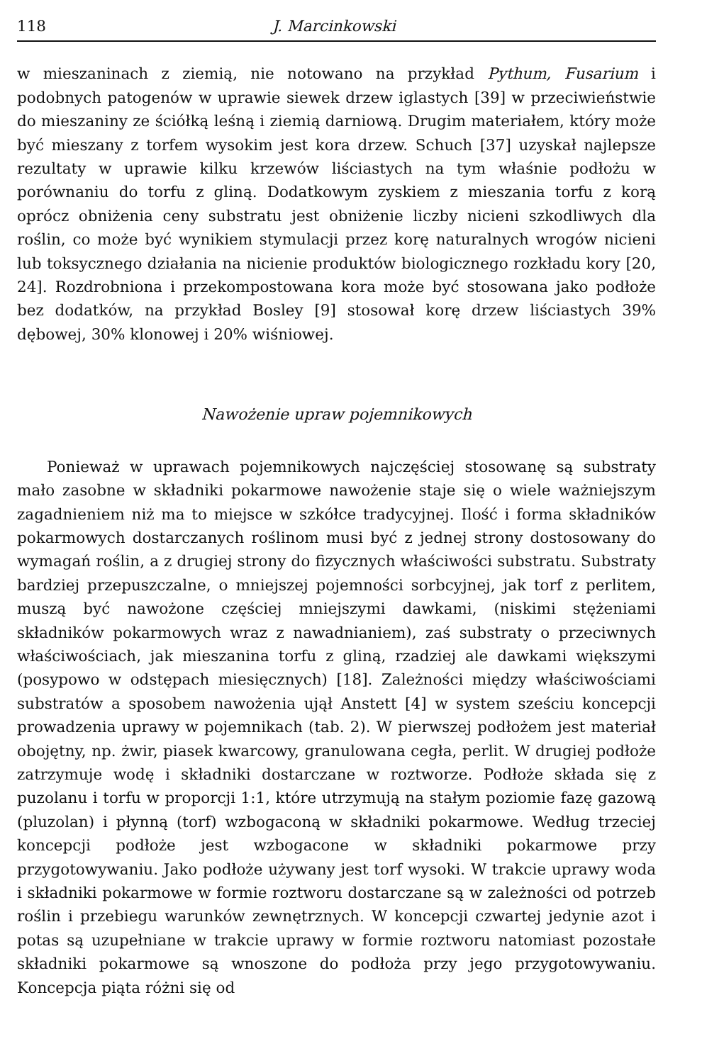118 J. Marcinkowski
w mieszaninach z ziemią, nie notowano na przykład Pythum, Fusarium i podobnych patogenów w uprawie siewek drzew iglastych [39] w przeciwieństwie do mieszaniny ze ściółką leśną i ziemią darniową. Drugim materiałem, który może być mieszany z torfem wysokim jest kora drzew. Schuch [37] uzyskał najlepsze rezultaty w uprawie kilku krzewów liściastych na tym właśnie podłożu w porównaniu do torfu z gliną. Dodatkowym zyskiem z mieszania torfu z korą oprócz obniżenia ceny substratu jest obniżenie liczby nicieni szkodliwych dla roślin, co może być wynikiem stymulacji przez korę naturalnych wrogów nicieni lub toksycznego działania na nicienie produktów biologicznego rozkładu kory [20, 24]. Rozdrobniona i przekompostowana kora może być stosowana jako podłoże bez dodatków, na przykład Bosley [9] stosował korę drzew liściastych 39% dębowej, 30% klonowej i 20% wiśniowej.
Nawożenie upraw pojemnikowych
Ponieważ w uprawach pojemnikowych najczęściej stosowanę są substraty mało zasobne w składniki pokarmowe nawożenie staje się o wiele ważniejszym zagadnieniem niż ma to miejsce w szkółce tradycyjnej. Ilość i forma składników pokarmowych dostarczanych roślinom musi być z jednej strony dostosowany do wymagań roślin, a z drugiej strony do fizycznych właściwości substratu. Substraty bardziej przepuszczalne, o mniejszej pojemności sorbcyjnej, jak torf z perlitem, muszą być nawożone częściej mniejszymi dawkami, (niskimi stężeniami składników pokarmowych wraz z nawadnianiem), zaś substraty o przeciwnych właściwościach, jak mieszanina torfu z gliną, rzadziej ale dawkami większymi (posypowo w odstępach miesięcznych) [18]. Zależności między właściwościami substratów a sposobem nawożenia ujął Anstett [4] w system sześciu koncepcji prowadzenia uprawy w pojemnikach (tab. 2). W pierwszej podłożem jest materiał obojętny, np. żwir, piasek kwarcowy, granulowana cegła, perlit. W drugiej podłoże zatrzymuje wodę i składniki dostarczane w roztworze. Podłoże składa się z puzolanu i torfu w proporcji 1:1, które utrzymują na stałym poziomie fazę gazową (pluzolan) i płynną (torf) wzbogaconą w składniki pokarmowe. Według trzeciej koncepcji podłoże jest wzbogacone w składniki pokarmowe przy przygotowywaniu. Jako podłoże używany jest torf wysoki. W trakcie uprawy woda i składniki pokarmowe w formie roztworu dostarczane są w zależności od potrzeb roślin i przebiegu warunków zewnętrznych. W koncepcji czwartej jedynie azot i potas są uzupełniane w trakcie uprawy w formie roztworu natomiast pozostałe składniki pokarmowe są wnoszone do podłoża przy jego przygotowywaniu. Koncepcja piąta różni się od